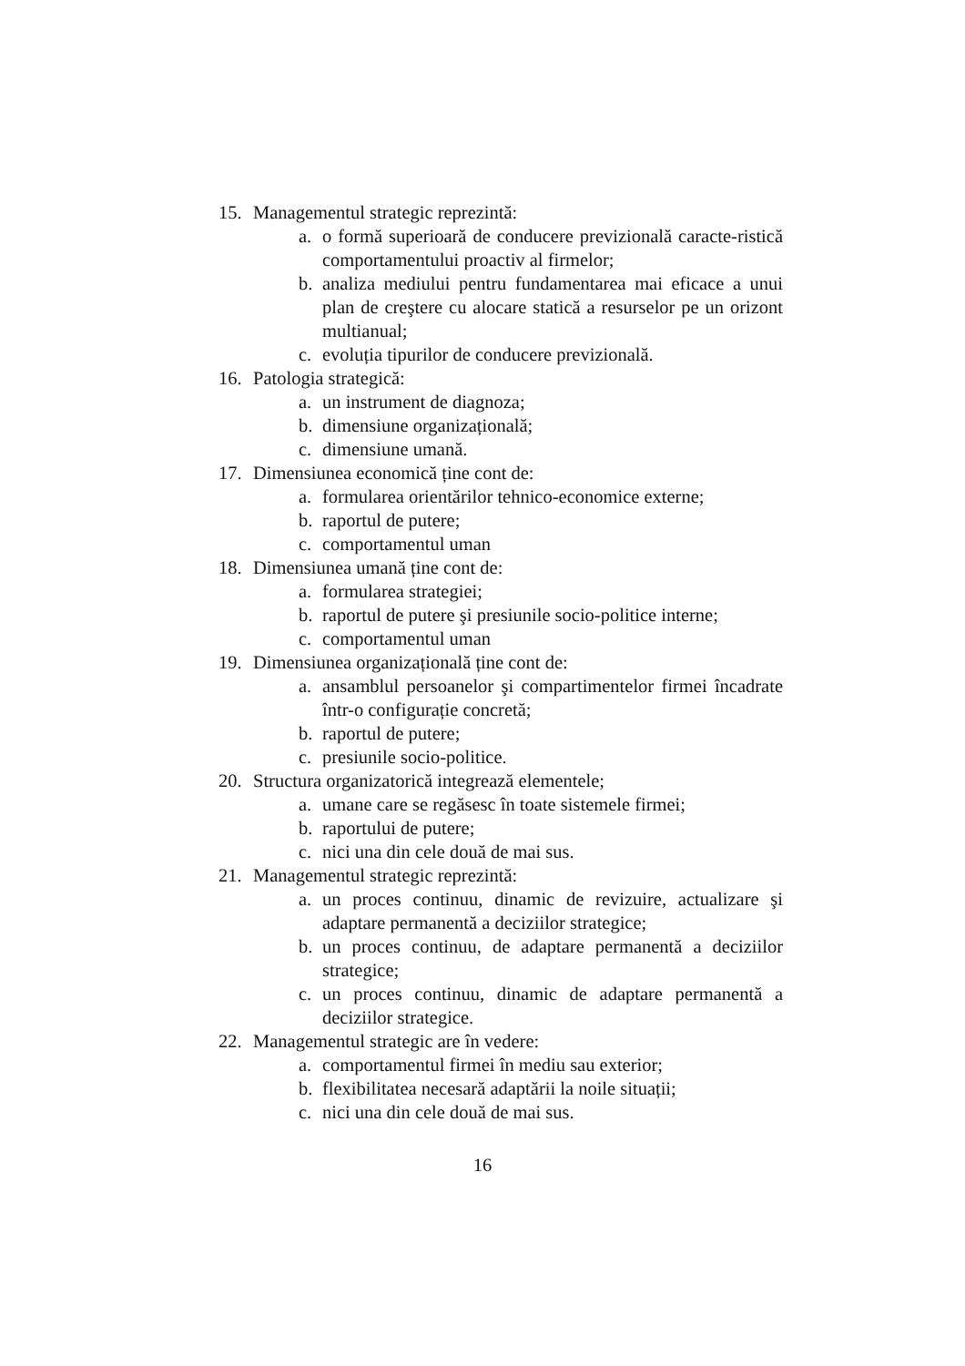15. Managementul strategic reprezintă:
a. o formă superioară de conducere previzională caracte-ristică comportamentului proactiv al firmelor;
b. analiza mediului pentru fundamentarea mai eficace a unui plan de creştere cu alocare statică a resurselor pe un orizont multianual;
c. evoluția tipurilor de conducere previzională.
16. Patologia strategică:
a. un instrument de diagnoza;
b. dimensiune organizațională;
c. dimensiune umană.
17. Dimensiunea economică ține cont de:
a. formularea orientărilor tehnico-economice externe;
b. raportul de putere;
c. comportamentul uman
18. Dimensiunea umană ține cont de:
a. formularea strategiei;
b. raportul de putere şi presiunile socio-politice interne;
c. comportamentul uman
19. Dimensiunea organizațională ține cont de:
a. ansamblul persoanelor şi compartimentelor firmei încadrate într-o configurație concretă;
b. raportul de putere;
c. presiunile socio-politice.
20. Structura organizatorică integrează elementele;
a. umane care se regăsesc în toate sistemele firmei;
b. raportului de putere;
c. nici una din cele două de mai sus.
21. Managementul strategic reprezintă:
a. un proces continuu, dinamic de revizuire, actualizare şi adaptare permanentă a deciziilor strategice;
b. un proces continuu, de adaptare permanentă a deciziilor strategice;
c. un proces continuu, dinamic de adaptare permanentă a deciziilor strategice.
22. Managementul strategic are în vedere:
a. comportamentul firmei în mediu sau exterior;
b. flexibilitatea necesară adaptării la noile situații;
c. nici una din cele două de mai sus.
16